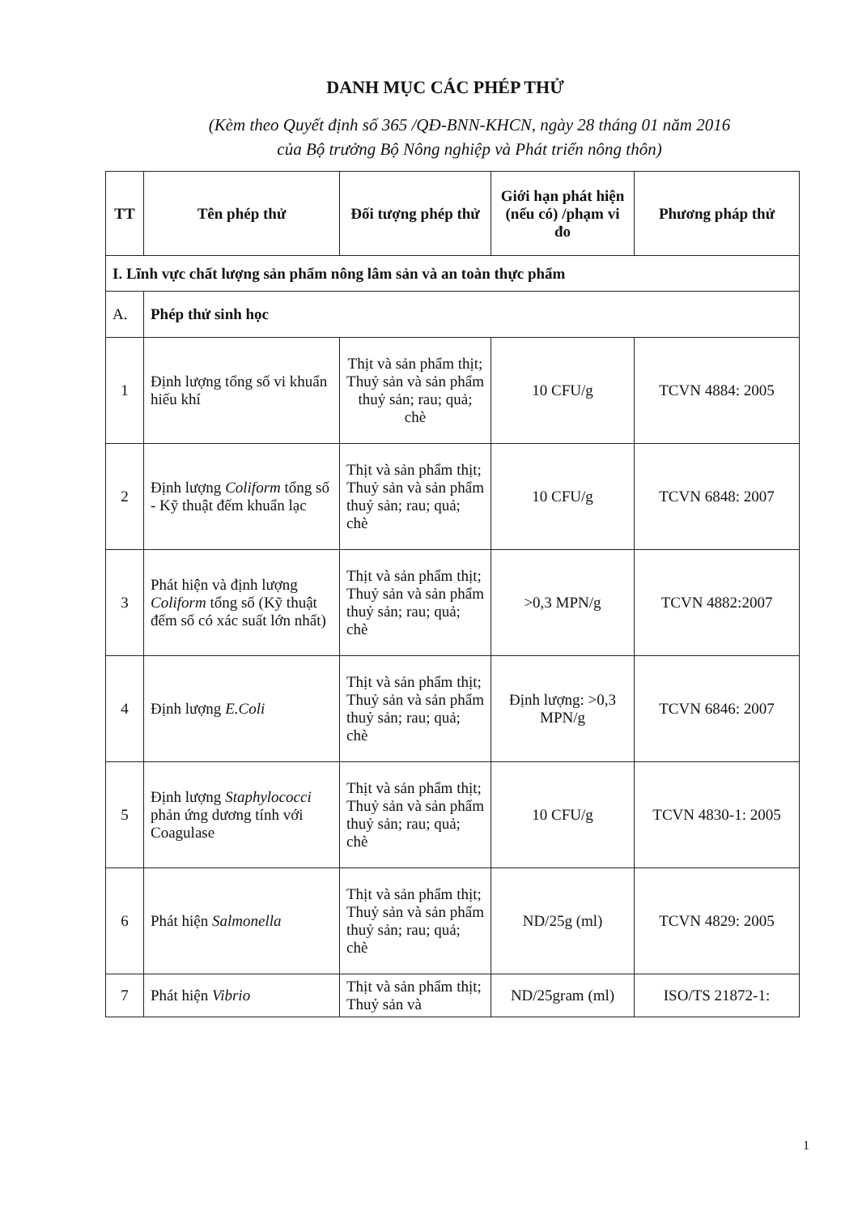DANH MỤC CÁC PHÉP THỬ
(Kèm theo Quyết định số 365 /QĐ-BNN-KHCN, ngày 28 tháng 01 năm 2016
của Bộ trưởng Bộ Nông nghiệp và Phát triển nông thôn)
| TT | Tên phép thử | Đối tượng phép thử | Giới hạn phát hiện (nếu có) /phạm vi đo | Phương pháp thử |
| --- | --- | --- | --- | --- |
| I. Lĩnh vực chất lượng sản phẩm nông lâm sản và an toàn thực phẩm | | | | |
| A. | Phép thử sinh học | | | |
| 1 | Định lượng tổng số vi khuẩn hiếu khí | Thịt và sản phẩm thịt; Thuỷ sản và sản phẩm thuỷ sản; rau; quả; chè | 10 CFU/g | TCVN 4884: 2005 |
| 2 | Định lượng Coliform tổng số - Kỹ thuật đếm khuẩn lạc | Thịt và sản phẩm thịt; Thuỷ sản và sản phẩm thuỷ sản; rau; quả; chè | 10 CFU/g | TCVN 6848: 2007 |
| 3 | Phát hiện và định lượng Coliform tổng số (Kỹ thuật đếm số có xác suất lớn nhất) | Thịt và sản phẩm thịt; Thuỷ sản và sản phẩm thuỷ sản; rau; quả; chè | >0,3 MPN/g | TCVN 4882:2007 |
| 4 | Định lượng E.Coli | Thịt và sản phẩm thịt; Thuỷ sản và sản phẩm thuỷ sản; rau; quả; chè | Định lượng: >0,3 MPN/g | TCVN 6846: 2007 |
| 5 | Định lượng Staphylococci phản ứng dương tính với Coagulase | Thịt và sản phẩm thịt; Thuỷ sản và sản phẩm thuỷ sản; rau; quả; chè | 10 CFU/g | TCVN 4830-1: 2005 |
| 6 | Phát hiện Salmonella | Thịt và sản phẩm thịt; Thuỷ sản và sản phẩm thuỷ sản; rau; quả; chè | ND/25g (ml) | TCVN 4829: 2005 |
| 7 | Phát hiện Vibrio | Thịt và sản phẩm thịt; Thuỷ sản và | ND/25gram (ml) | ISO/TS 21872-1: |
1